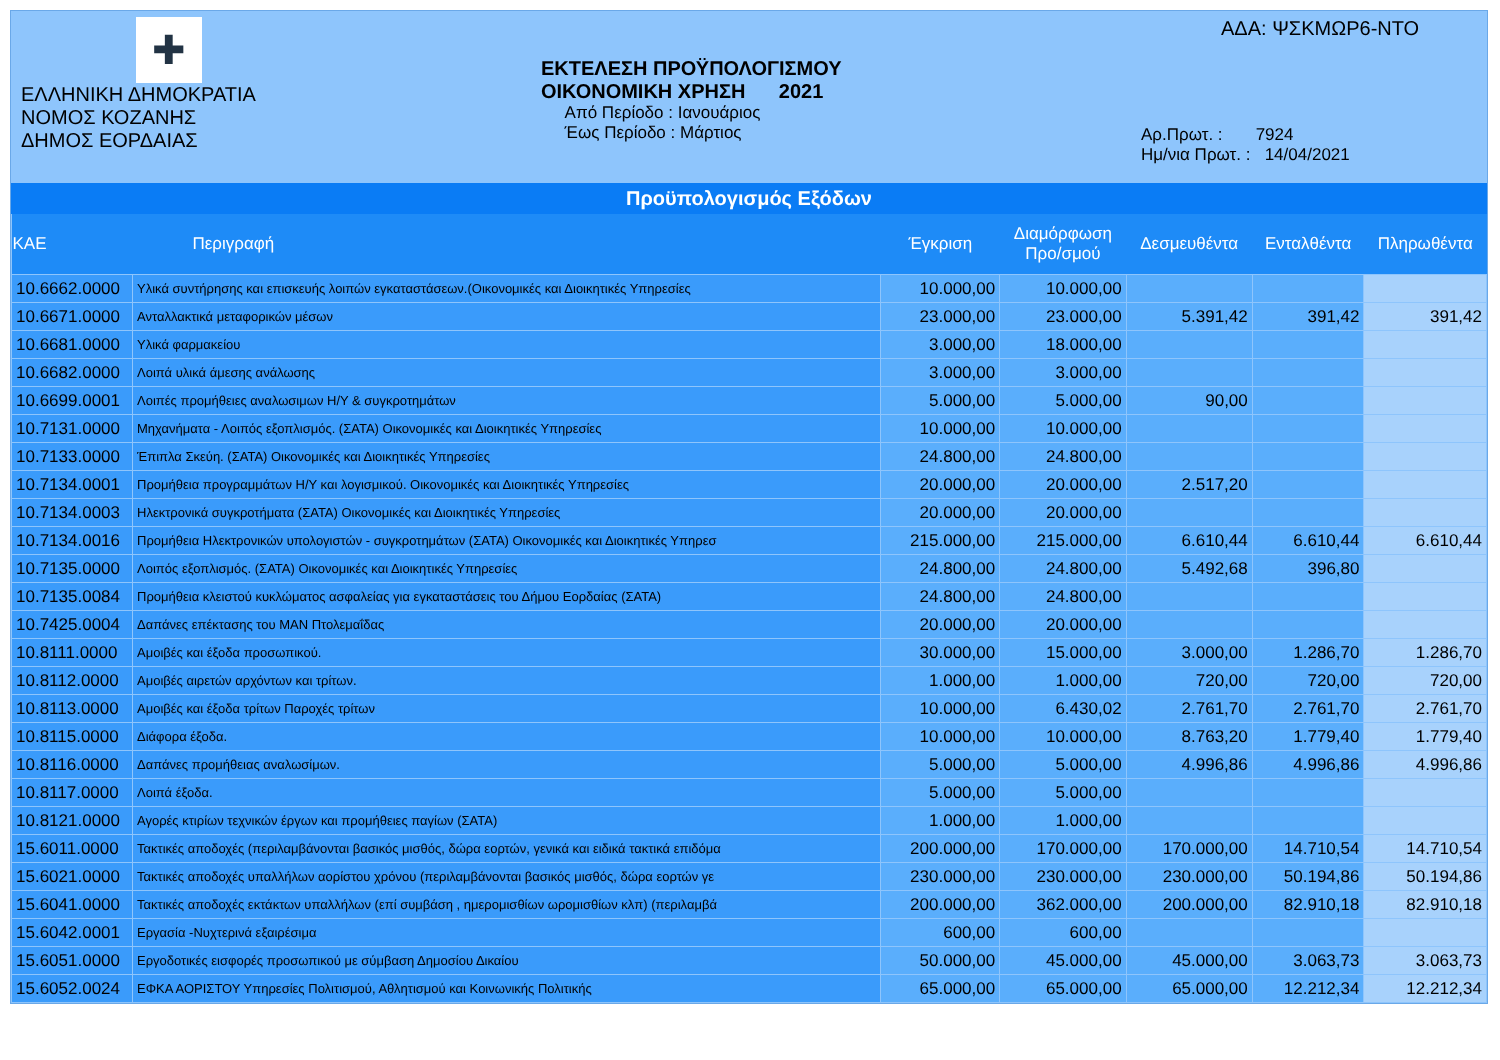✚
ΕΛΛΗΝΙΚΗ ΔΗΜΟΚΡΑΤΙΑ
ΝΟΜΟΣ ΚΟΖΑΝΗΣ
ΔΗΜΟΣ ΕΟΡΔΑΙΑΣ
ΕΚΤΕΛΕΣΗ ΠΡΟΫΠΟΛΟΓΙΣΜΟΥ
ΟΙΚΟΝΟΜΙΚΗ ΧΡΗΣΗ 2021
Από Περίοδο : Ιανουάριος
Έως Περίοδο : Μάρτιος
ΑΔΑ: ΨΣΚΜΩΡ6-ΝΤΟ
Αρ.Πρωτ. : 7924
Ημ/νια Πρωτ. : 14/04/2021
Προϋπολογισμός Εξόδων
| ΚΑΕ | Περιγραφή | Έγκριση | Διαμόρφωση Προ/σμού | Δεσμευθέντα | Ενταλθέντα | Πληρωθέντα |
| --- | --- | --- | --- | --- | --- | --- |
| 10.6662.0000 | Υλικά συντήρησης και επισκευής λοιπών εγκαταστάσεων.(Οικονομικές και Διοικητικές Υπηρεσίες | 10.000,00 | 10.000,00 | | | |
| 10.6671.0000 | Ανταλλακτικά μεταφορικών μέσων | 23.000,00 | 23.000,00 | 5.391,42 | 391,42 | 391,42 |
| 10.6681.0000 | Υλικά φαρμακείου | 3.000,00 | 18.000,00 | | | |
| 10.6682.0000 | Λοιπά υλικά άμεσης ανάλωσης | 3.000,00 | 3.000,00 | | | |
| 10.6699.0001 | Λοιπές προμήθειες αναλωσιμων Η/Υ & συγκροτημάτων | 5.000,00 | 5.000,00 | 90,00 | | |
| 10.7131.0000 | Μηχανήματα - Λοιπός εξοπλισμός. (ΣΑΤΑ) Οικονομικές και Διοικητικές Υπηρεσίες | 10.000,00 | 10.000,00 | | | |
| 10.7133.0000 | Έπιπλα Σκεύη. (ΣΑΤΑ) Οικονομικές και Διοικητικές Υπηρεσίες | 24.800,00 | 24.800,00 | | | |
| 10.7134.0001 | Προμήθεια προγραμμάτων Η/Υ και λογισμικού. Οικονομικές και Διοικητικές Υπηρεσίες | 20.000,00 | 20.000,00 | 2.517,20 | | |
| 10.7134.0003 | Ηλεκτρονικά συγκροτήματα (ΣΑΤΑ) Οικονομικές και Διοικητικές Υπηρεσίες | 20.000,00 | 20.000,00 | | | |
| 10.7134.0016 | Προμήθεια Ηλεκτρονικών υπολογιστών - συγκροτημάτων (ΣΑΤΑ) Οικονομικές και Διοικητικές Υπηρεσ | 215.000,00 | 215.000,00 | 6.610,44 | 6.610,44 | 6.610,44 |
| 10.7135.0000 | Λοιπός εξοπλισμός. (ΣΑΤΑ) Οικονομικές και Διοικητικές Υπηρεσίες | 24.800,00 | 24.800,00 | 5.492,68 | 396,80 | |
| 10.7135.0084 | Προμήθεια κλειστού κυκλώματος ασφαλείας για εγκαταστάσεις του Δήμου Εορδαίας (ΣΑΤΑ) | 24.800,00 | 24.800,00 | | | |
| 10.7425.0004 | Δαπάνες επέκτασης του ΜΑΝ Πτολεμαΐδας | 20.000,00 | 20.000,00 | | | |
| 10.8111.0000 | Αμοιβές και έξοδα προσωπικού. | 30.000,00 | 15.000,00 | 3.000,00 | 1.286,70 | 1.286,70 |
| 10.8112.0000 | Αμοιβές αιρετών αρχόντων και τρίτων. | 1.000,00 | 1.000,00 | 720,00 | 720,00 | 720,00 |
| 10.8113.0000 | Αμοιβές και έξοδα τρίτων Παροχές τρίτων | 10.000,00 | 6.430,02 | 2.761,70 | 2.761,70 | 2.761,70 |
| 10.8115.0000 | Διάφορα έξοδα. | 10.000,00 | 10.000,00 | 8.763,20 | 1.779,40 | 1.779,40 |
| 10.8116.0000 | Δαπάνες προμήθειας αναλωσίμων. | 5.000,00 | 5.000,00 | 4.996,86 | 4.996,86 | 4.996,86 |
| 10.8117.0000 | Λοιπά έξοδα. | 5.000,00 | 5.000,00 | | | |
| 10.8121.0000 | Αγορές κτιρίων τεχνικών έργων και προμήθειες παγίων (ΣΑΤΑ) | 1.000,00 | 1.000,00 | | | |
| 15.6011.0000 | Τακτικές αποδοχές (περιλαμβάνονται βασικός μισθός, δώρα εορτών, γενικά και ειδικά τακτικά επιδόμα | 200.000,00 | 170.000,00 | 170.000,00 | 14.710,54 | 14.710,54 |
| 15.6021.0000 | Τακτικές αποδοχές υπαλλήλων αορίστου χρόνου (περιλαμβάνονται βασικός μισθός, δώρα εορτών γε | 230.000,00 | 230.000,00 | 230.000,00 | 50.194,86 | 50.194,86 |
| 15.6041.0000 | Τακτικές αποδοχές εκτάκτων υπαλλήλων (επί συμβάση , ημερομισθίων ωρομισθίων κλπ) (περιλαμβά | 200.000,00 | 362.000,00 | 200.000,00 | 82.910,18 | 82.910,18 |
| 15.6042.0001 | Εργασία -Νυχτερινά εξαιρέσιμα | 600,00 | 600,00 | | | |
| 15.6051.0000 | Εργοδοτικές εισφορές προσωπικού με σύμβαση Δημοσίου Δικαίου | 50.000,00 | 45.000,00 | 45.000,00 | 3.063,73 | 3.063,73 |
| 15.6052.0024 | ΕΦΚΑ ΑΟΡΙΣΤΟΥ Υπηρεσίες Πολιτισμού, Αθλητισμού και Κοινωνικής Πολιτικής | 65.000,00 | 65.000,00 | 65.000,00 | 12.212,34 | 12.212,34 |